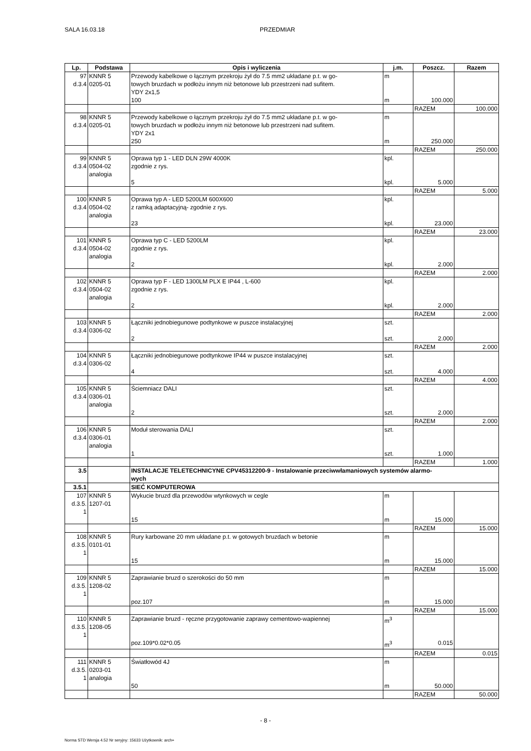SALA 16.03.18 PRZEDMIAR
| Lp. | Podstawa | Opis i wyliczenia | j.m. | Poszcz. | Razem |
| --- | --- | --- | --- | --- | --- |
| 97 d.3.4 | KNNR 5 0205-01 | Przewody kabelkowe o łącznym przekroju żył do 7.5 mm2 układane p.t. w go- towych bruzdach w podłożu innym niż betonowe lub przestrzeni nad sufitem. YDY 2x1,5 | m | | |
| | | 100 | m | 100.000 | |
| | | | | RAZEM | 100.000 |
| 98 d.3.4 | KNNR 5 0205-01 | Przewody kabelkowe o łącznym przekroju żył do 7.5 mm2 układane p.t. w go- towych bruzdach w podłożu innym niż betonowe lub przestrzeni nad sufitem. YDY 2x1 | m | | |
| | | 250 | m | 250.000 | |
| | | | | RAZEM | 250.000 |
| 99 d.3.4 | KNNR 5 0504-02 analogia | Oprawa typ 1 - LED DLN 29W 4000K zgodnie z rys. | kpl. | | |
| | | 5 | kpl. | 5.000 | |
| | | | | RAZEM | 5.000 |
| 100 d.3.4 | KNNR 5 0504-02 analogia | Oprawa typ A - LED 5200LM 600X600 z ramką adaptacyjną- zgodnie z rys. | kpl. | | |
| | | 23 | kpl. | 23.000 | |
| | | | | RAZEM | 23.000 |
| 101 d.3.4 | KNNR 5 0504-02 analogia | Oprawa typ C - LED 5200LM zgodnie z rys. | kpl. | | |
| | | 2 | kpl. | 2.000 | |
| | | | | RAZEM | 2.000 |
| 102 d.3.4 | KNNR 5 0504-02 analogia | Oprawa typ F - LED 1300LM PLX E IP44 , L-600 zgodnie z rys. | kpl. | | |
| | | 2 | kpl. | 2.000 | |
| | | | | RAZEM | 2.000 |
| 103 d.3.4 | KNNR 5 0306-02 | Łączniki jednobiegunowe podtynkowe w puszce instalacyjnej | szt. | | |
| | | 2 | szt. | 2.000 | |
| | | | | RAZEM | 2.000 |
| 104 d.3.4 | KNNR 5 0306-02 | Łączniki jednobiegunowe podtynkowe IP44 w puszce instalacyjnej | szt. | | |
| | | 4 | szt. | 4.000 | |
| | | | | RAZEM | 4.000 |
| 105 d.3.4 | KNNR 5 0306-01 analogia | Ściemniacz DALI | szt. | | |
| | | 2 | szt. | 2.000 | |
| | | | | RAZEM | 2.000 |
| 106 d.3.4 | KNNR 5 0306-01 analogia | Moduł sterowania DALI | szt. | | |
| | | 1 | szt. | 1.000 | |
| | | | | RAZEM | 1.000 |
| 3.5 | | INSTALACJE TELETECHNICYNE CPV45312200-9 - Instalowanie przeciwwłamaniowych systemów alarmo- wych | | | |
| 3.5.1 | | SIEĆ KOMPUTEROWA | | | |
| 107 d.3.5. 1 | KNNR 5 1207-01 | Wykucie bruzd dla przewodów wtynkowych w cegle | m | | |
| | | 15 | m | 15.000 | |
| | | | | RAZEM | 15.000 |
| 108 d.3.5. 1 | KNNR 5 0101-01 | Rury karbowane 20 mm układane p.t. w gotowych bruzdach w betonie | m | | |
| | | 15 | m | 15.000 | |
| | | | | RAZEM | 15.000 |
| 109 d.3.5. 1 | KNNR 5 1208-02 | Zaprawianie bruzd o szerokości do 50 mm | m | | |
| | | poz.107 | m | 15.000 | |
| | | | | RAZEM | 15.000 |
| 110 d.3.5. 1 | KNNR 5 1208-05 | Zaprawianie bruzd - ręczne przygotowanie zaprawy cementowo-wapiennej | m<sup>3</sup> | | |
| | | poz.109*0.02*0.05 | m<sup>3</sup> | 0.015 | |
| | | | | RAZEM | 0.015 |
| 111 d.3.5. 1 | KNNR 5 0203-01 analogia | Światłowód 4J | m | | |
| | | 50 | m | 50.000 | |
| | | | | RAZEM | 50.000 |
- 8 -
Norma STD Wersja 4.52 Nr seryjny: 15633 Użytkownik: arch+